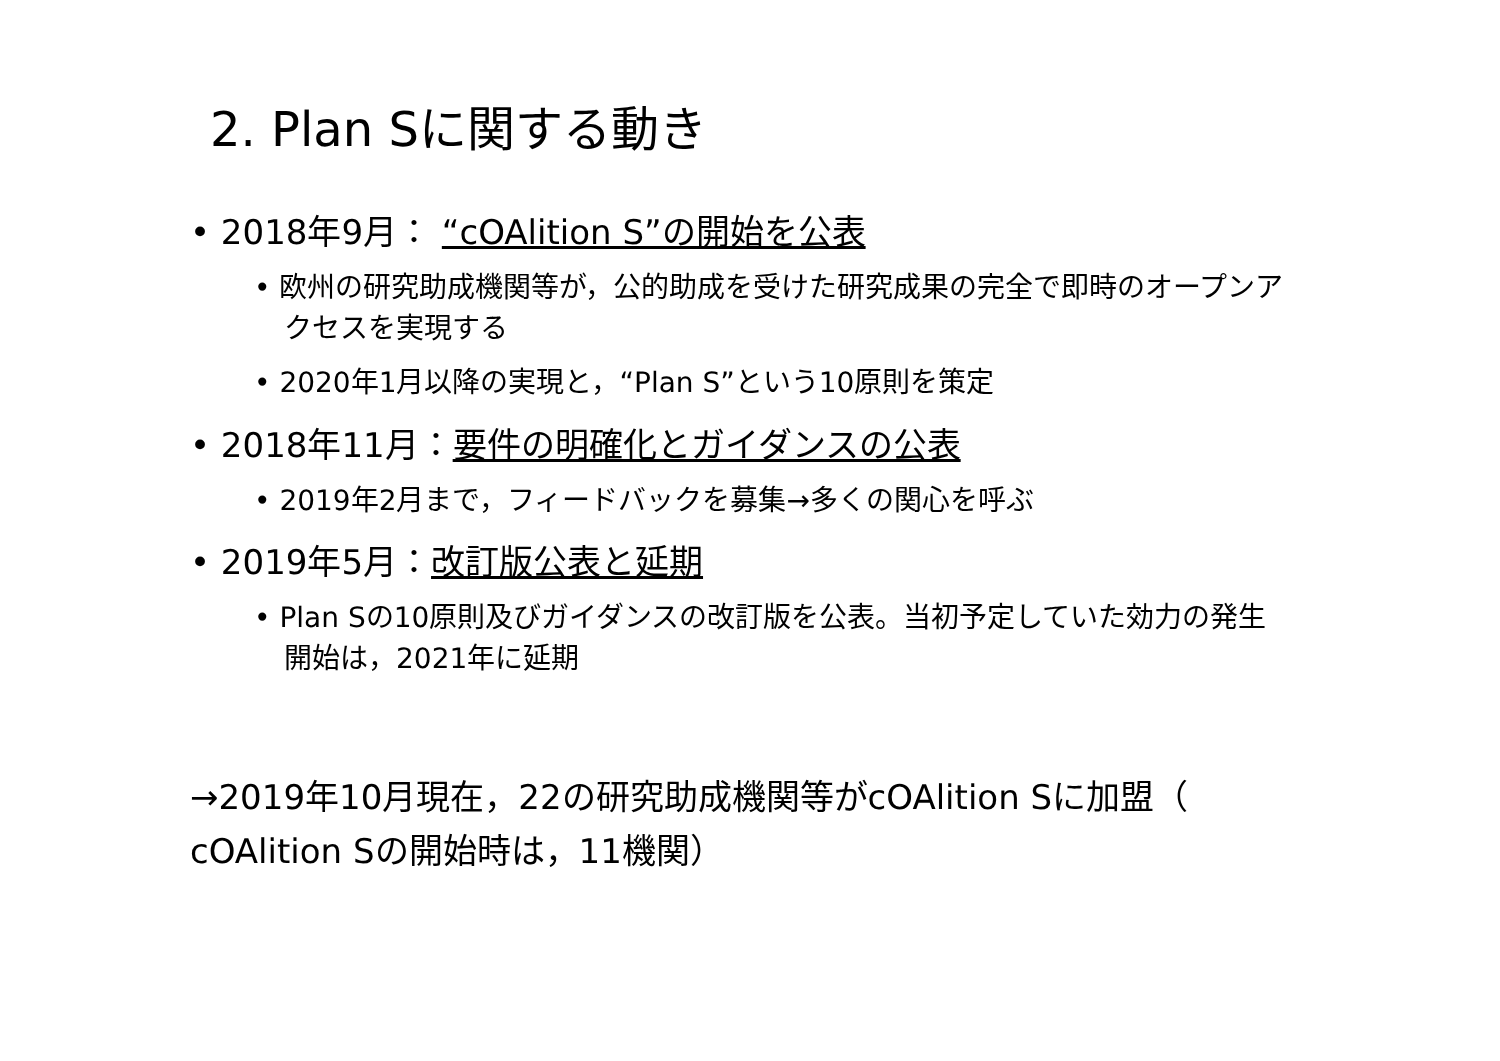2. Plan Sに関する動き
• 2018年9月： “cOAlition S”の開始を公表
• 欧州の研究助成機関等が，公的助成を受けた研究成果の完全で即時のオープンアクセスを実現する
• 2020年1月以降の実現と，“Plan S”という10原則を策定
• 2018年11月：要件の明確化とガイダンスの公表
• 2019年2月まで，フィードバックを募集→多くの関心を呼ぶ
• 2019年5月：改訂版公表と延期
• Plan Sの10原則及びガイダンスの改訂版を公表。当初予定していた効力の発生開始は，2021年に延期
→2019年10月現在，22の研究助成機関等がcOAlition Sに加盟（ cOAlition Sの開始時は，11機関）